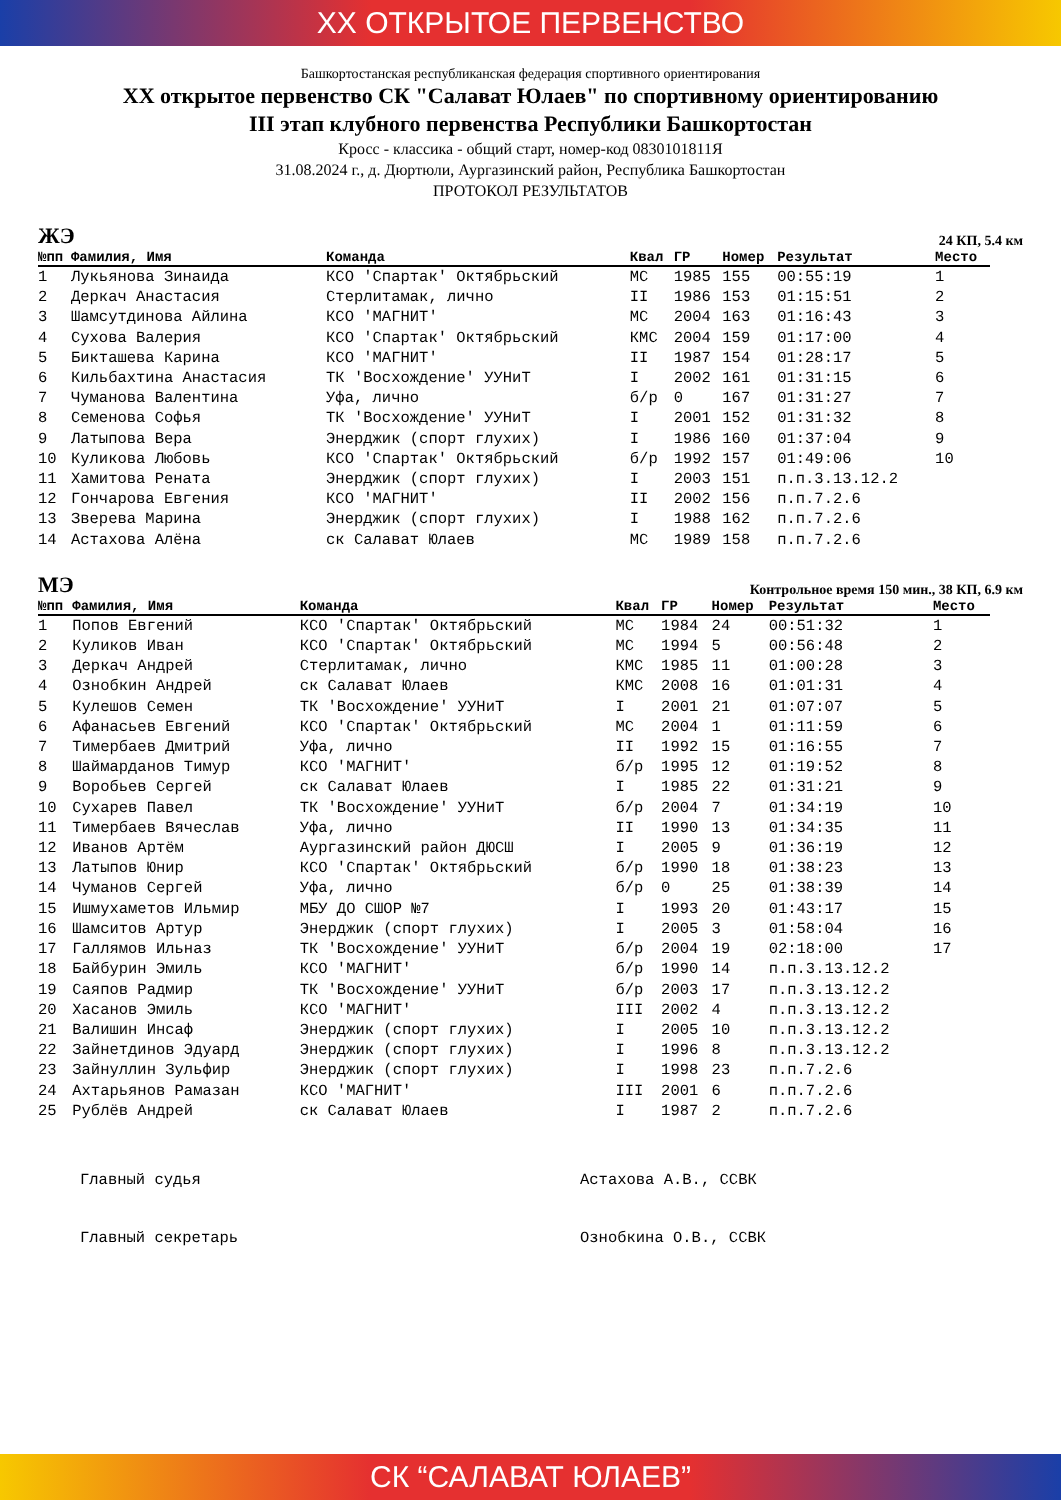XX ОТКРЫТОЕ ПЕРВЕНСТВО
Башкортостанская республиканская федерация спортивного ориентирования
XX открытое первенство СК "Салават Юлаев" по спортивному ориентированию
III этап клубного первенства Республики Башкортостан
Кросс - классика - общий старт, номер-код 0830101811Я
31.08.2024 г., д. Дюртюли, Аургазинский район, Республика Башкортостан
ПРОТОКОЛ РЕЗУЛЬТАТОВ
ЖЭ 24 КП, 5.4 км
| №пп | Фамилия, Имя | Команда | Квал | ГР | Номер | Результат | Место |
| --- | --- | --- | --- | --- | --- | --- | --- |
| 1 | Лукьянова Зинаида | КСО 'Спартак' Октябрьский | МС | 1985 | 155 | 00:55:19 | 1 |
| 2 | Деркач Анастасия | Стерлитамак, лично | II | 1986 | 153 | 01:15:51 | 2 |
| 3 | Шамсутдинова Айлина | КСО 'МАГНИТ' | МС | 2004 | 163 | 01:16:43 | 3 |
| 4 | Сухова Валерия | КСО 'Спартак' Октябрьский | КМС | 2004 | 159 | 01:17:00 | 4 |
| 5 | Бикташева Карина | КСО 'МАГНИТ' | II | 1987 | 154 | 01:28:17 | 5 |
| 6 | Кильбахтина Анастасия | ТК 'Восхождение' УУНиТ | I | 2002 | 161 | 01:31:15 | 6 |
| 7 | Чуманова Валентина | Уфа, лично | б/р | 0 | 167 | 01:31:27 | 7 |
| 8 | Семенова Софья | ТК 'Восхождение' УУНиТ | I | 2001 | 152 | 01:31:32 | 8 |
| 9 | Латыпова Вера | Энерджик (спорт глухих) | I | 1986 | 160 | 01:37:04 | 9 |
| 10 | Куликова Любовь | КСО 'Спартак' Октябрьский | б/р | 1992 | 157 | 01:49:06 | 10 |
| 11 | Хамитова Рената | Энерджик (спорт глухих) | I | 2003 | 151 | п.п.3.13.12.2 | |
| 12 | Гончарова Евгения | КСО 'МАГНИТ' | II | 2002 | 156 | п.п.7.2.6 | |
| 13 | Зверева Марина | Энерджик (спорт глухих) | I | 1988 | 162 | п.п.7.2.6 | |
| 14 | Астахова Алёна | ск Салават Юлаев | МС | 1989 | 158 | п.п.7.2.6 | |
МЭ Контрольное время 150 мин., 38 КП, 6.9 км
| №пп | Фамилия, Имя | Команда | Квал | ГР | Номер | Результат | Место |
| --- | --- | --- | --- | --- | --- | --- | --- |
| 1 | Попов Евгений | КСО 'Спартак' Октябрьский | МС | 1984 | 24 | 00:51:32 | 1 |
| 2 | Куликов Иван | КСО 'Спартак' Октябрьский | МС | 1994 | 5 | 00:56:48 | 2 |
| 3 | Деркач Андрей | Стерлитамак, лично | КМС | 1985 | 11 | 01:00:28 | 3 |
| 4 | Ознобкин Андрей | ск Салават Юлаев | КМС | 2008 | 16 | 01:01:31 | 4 |
| 5 | Кулешов Семен | ТК 'Восхождение' УУНиТ | I | 2001 | 21 | 01:07:07 | 5 |
| 6 | Афанасьев Евгений | КСО 'Спартак' Октябрьский | МС | 2004 | 1 | 01:11:59 | 6 |
| 7 | Тимербаев Дмитрий | Уфа, лично | II | 1992 | 15 | 01:16:55 | 7 |
| 8 | Шаймарданов Тимур | КСО 'МАГНИТ' | б/р | 1995 | 12 | 01:19:52 | 8 |
| 9 | Воробьев Сергей | ск Салават Юлаев | I | 1985 | 22 | 01:31:21 | 9 |
| 10 | Сухарев Павел | ТК 'Восхождение' УУНиТ | б/р | 2004 | 7 | 01:34:19 | 10 |
| 11 | Тимербаев Вячеслав | Уфа, лично | II | 1990 | 13 | 01:34:35 | 11 |
| 12 | Иванов Артём | Аургазинский район ДЮСШ | I | 2005 | 9 | 01:36:19 | 12 |
| 13 | Латыпов Юнир | КСО 'Спартак' Октябрьский | б/р | 1990 | 18 | 01:38:23 | 13 |
| 14 | Чуманов Сергей | Уфа, лично | б/р | 0 | 25 | 01:38:39 | 14 |
| 15 | Ишмухаметов Ильмир | МБУ ДО СШОР №7 | I | 1993 | 20 | 01:43:17 | 15 |
| 16 | Шамситов Артур | Энерджик (спорт глухих) | I | 2005 | 3 | 01:58:04 | 16 |
| 17 | Галлямов Ильназ | ТК 'Восхождение' УУНиТ | б/р | 2004 | 19 | 02:18:00 | 17 |
| 18 | Байбурин Эмиль | КСО 'МАГНИТ' | б/р | 1990 | 14 | п.п.3.13.12.2 | |
| 19 | Саяпов Радмир | ТК 'Восхождение' УУНиТ | б/р | 2003 | 17 | п.п.3.13.12.2 | |
| 20 | Хасанов Эмиль | КСО 'МАГНИТ' | III | 2002 | 4 | п.п.3.13.12.2 | |
| 21 | Валишин Инсаф | Энерджик (спорт глухих) | I | 2005 | 10 | п.п.3.13.12.2 | |
| 22 | Зайнетдинов Эдуард | Энерджик (спорт глухих) | I | 1996 | 8 | п.п.3.13.12.2 | |
| 23 | Зайнуллин Зульфир | Энерджик (спорт глухих) | I | 1998 | 23 | п.п.7.2.6 | |
| 24 | Ахтарьянов Рамазан | КСО 'МАГНИТ' | III | 2001 | 6 | п.п.7.2.6 | |
| 25 | Рублёв Андрей | ск Салават Юлаев | I | 1987 | 2 | п.п.7.2.6 | |
Главный судья
Астахова А.В., ССВК
Главный секретарь
Ознобкина О.В., ССВК
СК “САЛАВАТ ЮЛАЕВ”